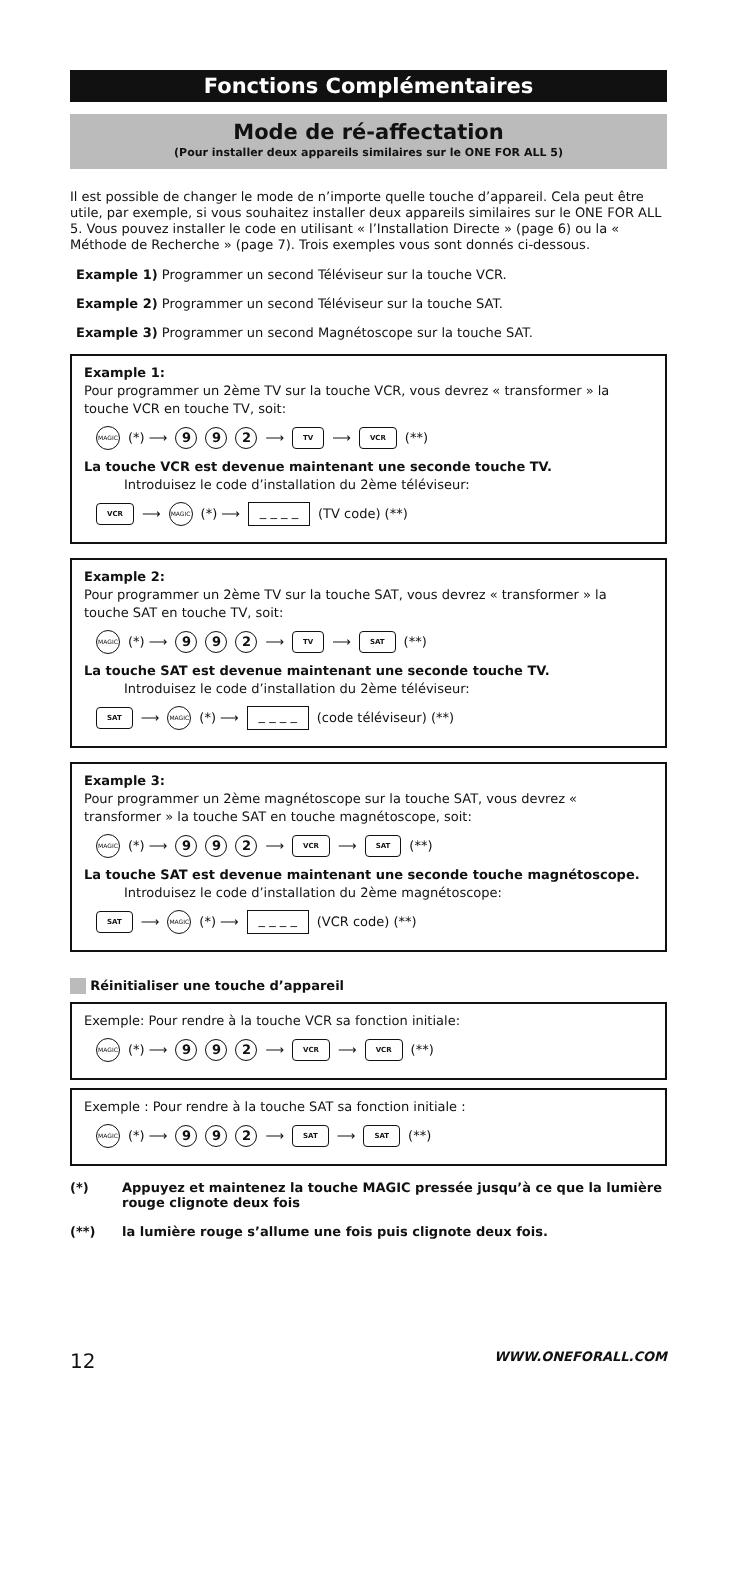Fonctions Complémentaires
Mode de ré-affectation
(Pour installer deux appareils similaires sur le ONE FOR ALL 5)
Il est possible de changer le mode de n’importe quelle touche d’appareil. Cela peut être utile, par exemple, si vous souhaitez installer deux appareils similaires sur le ONE FOR ALL 5. Vous pouvez installer le code en utilisant « l’Installation Directe » (page 6) ou la « Méthode de Recherche » (page 7). Trois exemples vous sont donnés ci-dessous.
Example 1) Programmer un second Téléviseur sur la touche VCR.
Example 2) Programmer un second Téléviseur sur la touche SAT.
Example 3) Programmer un second Magnétoscope sur la touche SAT.
Example 1:
Pour programmer un 2ème TV sur la touche VCR, vous devrez « transformer » la touche VCR en touche TV, soit:
MAGIC (*) ⟶ 9 9 2 ⟶ TV ⟶ VCR (**)
La touche VCR est devenue maintenant une seconde touche TV.
Introduisez le code d’installation du 2ème téléviseur:
VCR ⟶ MAGIC (*) ⟶ _ _ _ _ (TV code) (**)
Example 2:
Pour programmer un 2ème TV sur la touche SAT, vous devrez « transformer » la touche SAT en touche TV, soit:
MAGIC (*) ⟶ 9 9 2 ⟶ TV ⟶ SAT (**)
La touche SAT est devenue maintenant une seconde touche TV.
Introduisez le code d’installation du 2ème téléviseur:
SAT ⟶ MAGIC (*) ⟶ _ _ _ _ (code téléviseur) (**)
Example 3:
Pour programmer un 2ème magnétoscope sur la touche SAT, vous devrez « transformer » la touche SAT en touche magnétoscope, soit:
MAGIC (*) ⟶ 9 9 2 ⟶ VCR ⟶ SAT (**)
La touche SAT est devenue maintenant une seconde touche magnétoscope.
Introduisez le code d’installation du 2ème magnétoscope:
SAT ⟶ MAGIC (*) ⟶ _ _ _ _ (VCR code) (**)
Réinitialiser une touche d’appareil
Exemple: Pour rendre à la touche VCR sa fonction initiale:
MAGIC (*) ⟶ 9 9 2 ⟶ VCR ⟶ VCR (**)
Exemple : Pour rendre à la touche SAT sa fonction initiale :
MAGIC (*) ⟶ 9 9 2 ⟶ SAT ⟶ SAT (**)
(*) Appuyez et maintenez la touche MAGIC pressée jusqu’à ce que la lumière rouge clignote deux fois
(**) la lumière rouge s’allume une fois puis clignote deux fois.
12 WWW.ONEFORALL.COM